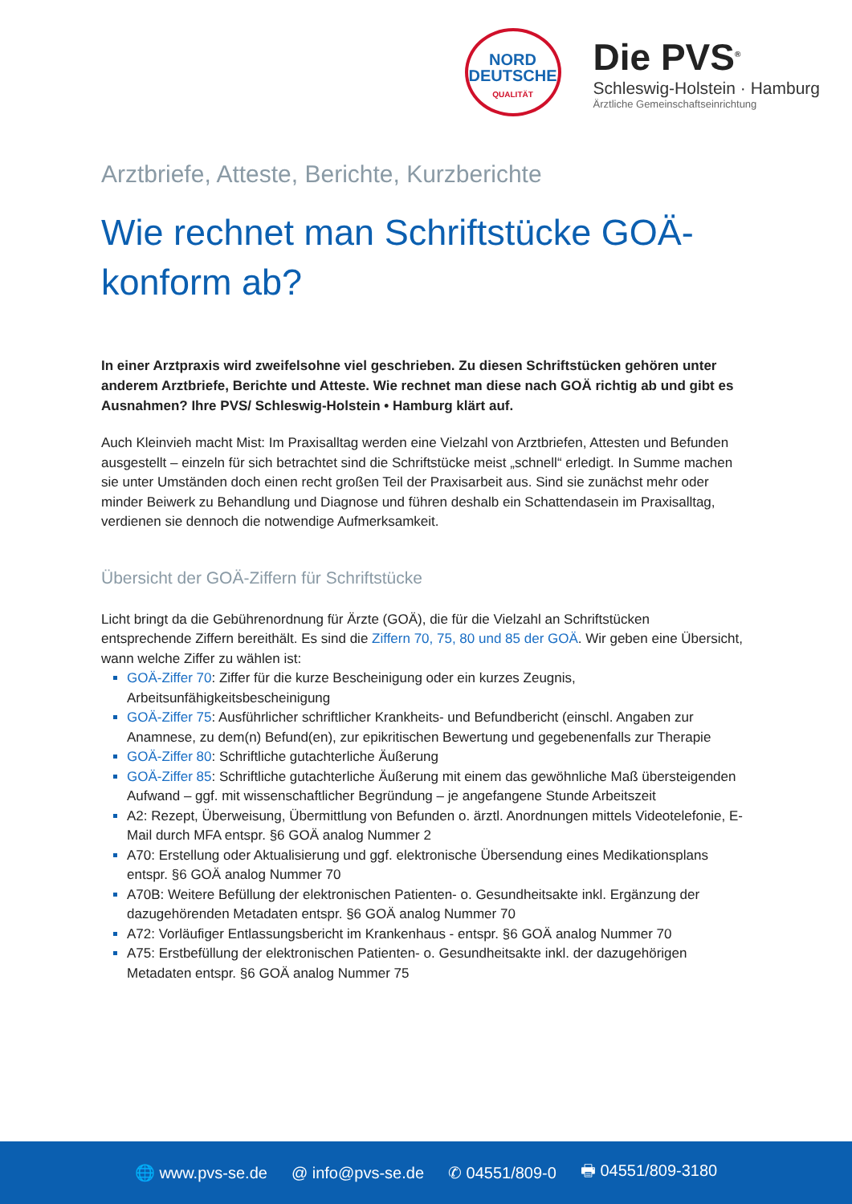NORD
DEUTSCHE
QUALITÄT
Die PVS<sup>®</sup>
Schleswig-Holstein · Hamburg
Ärztliche Gemeinschaftseinrichtung
Arztbriefe, Atteste, Berichte, Kurzberichte
Wie rechnet man Schriftstücke GOÄ-konform ab?
In einer Arztpraxis wird zweifelsohne viel geschrieben. Zu diesen Schriftstücken gehören unter anderem Arztbriefe, Berichte und Atteste. Wie rechnet man diese nach GOÄ richtig ab und gibt es Ausnahmen? Ihre PVS/ Schleswig-Holstein • Hamburg klärt auf.
Auch Kleinvieh macht Mist: Im Praxisalltag werden eine Vielzahl von Arztbriefen, Attesten und Befunden ausgestellt – einzeln für sich betrachtet sind die Schriftstücke meist „schnell“ erledigt. In Summe machen sie unter Umständen doch einen recht großen Teil der Praxisarbeit aus. Sind sie zunächst mehr oder minder Beiwerk zu Behandlung und Diagnose und führen deshalb ein Schattendasein im Praxisalltag, verdienen sie dennoch die notwendige Aufmerksamkeit.
Übersicht der GOÄ-Ziffern für Schriftstücke
Licht bringt da die Gebührenordnung für Ärzte (GOÄ), die für die Vielzahl an Schriftstücken entsprechende Ziffern bereithält. Es sind die Ziffern 70, 75, 80 und 85 der GOÄ. Wir geben eine Übersicht, wann welche Ziffer zu wählen ist:
GOÄ-Ziffer 70: Ziffer für die kurze Bescheinigung oder ein kurzes Zeugnis, Arbeitsunfähigkeitsbescheinigung
GOÄ-Ziffer 75: Ausführlicher schriftlicher Krankheits- und Befundbericht (einschl. Angaben zur Anamnese, zu dem(n) Befund(en), zur epikritischen Bewertung und gegebenenfalls zur Therapie
GOÄ-Ziffer 80: Schriftliche gutachterliche Äußerung
GOÄ-Ziffer 85: Schriftliche gutachterliche Äußerung mit einem das gewöhnliche Maß übersteigenden Aufwand – ggf. mit wissenschaftlicher Begründung – je angefangene Stunde Arbeitszeit
A2: Rezept, Überweisung, Übermittlung von Befunden o. ärztl. Anordnungen mittels Videotelefonie, E-Mail durch MFA entspr. §6 GOÄ analog Nummer 2
A70: Erstellung oder Aktualisierung und ggf. elektronische Übersendung eines Medikationsplans entspr. §6 GOÄ analog Nummer 70
A70B: Weitere Befüllung der elektronischen Patienten- o. Gesundheitsakte inkl. Ergänzung der dazugehörenden Metadaten entspr. §6 GOÄ analog Nummer 70
A72: Vorläufiger Entlassungsbericht im Krankenhaus - entspr. §6 GOÄ analog Nummer 70
A75: Erstbefüllung der elektronischen Patienten- o. Gesundheitsakte inkl. der dazugehörigen Metadaten entspr. §6 GOÄ analog Nummer 75
🌐 www.pvs-se.de @ info@pvs-se.de ✆ 04551/809-0 🖶 04551/809-3180